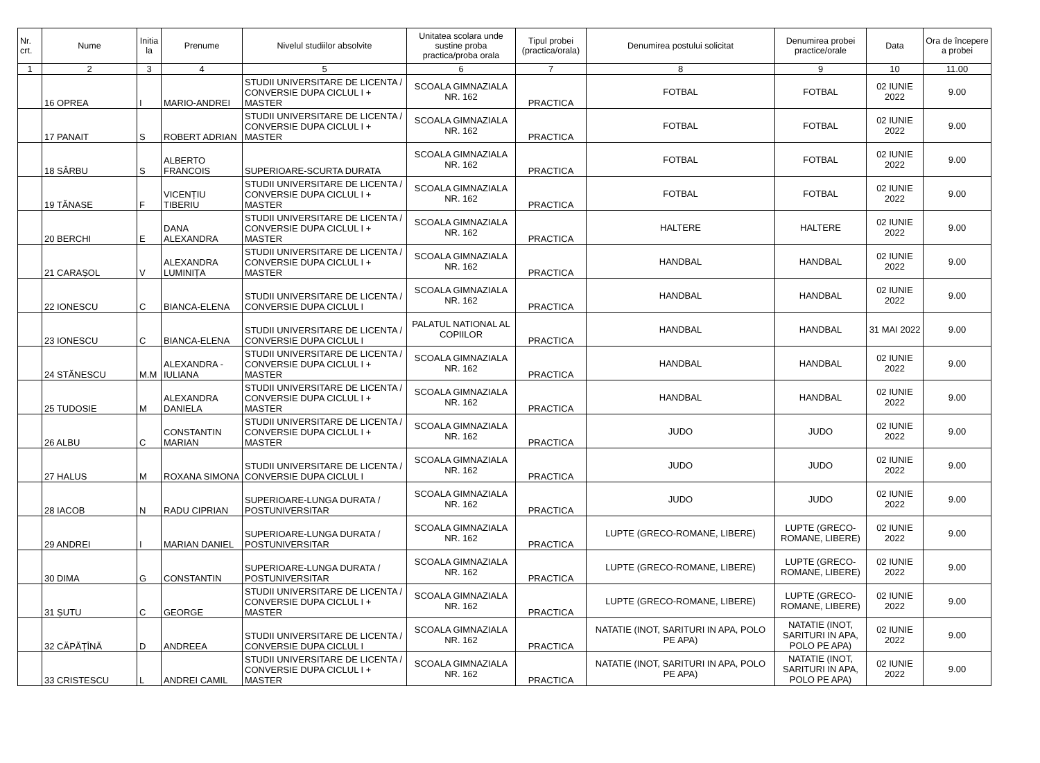| Nr. crt. | Nume | Initia la | Prenume | Nivelul studiilor absolvite | Unitatea scolara unde sustine proba practica/proba orala | Tipul probei (practica/orala) | Denumirea postului solicitat | Denumirea probei practice/orale | Data | Ora de începere a probei |
| --- | --- | --- | --- | --- | --- | --- | --- | --- | --- | --- |
| 1 | 2 | 3 | 4 | 5 | 6 | 7 | 8 | 9 | 10 | 11.00 |
| | 16 OPREA | I | MARIO-ANDREI | STUDII UNIVERSITARE DE LICENTA / CONVERSIE DUPA CICLUL I + MASTER | SCOALA GIMNAZIALA NR. 162 | PRACTICA | FOTBAL | FOTBAL | 02 IUNIE 2022 | 9.00 |
| | 17 PANAIT | S | ROBERT ADRIAN | STUDII UNIVERSITARE DE LICENTA / CONVERSIE DUPA CICLUL I + MASTER | SCOALA GIMNAZIALA NR. 162 | PRACTICA | FOTBAL | FOTBAL | 02 IUNIE 2022 | 9.00 |
| | 18 SÂRBU | S | ALBERTO FRANCOIS | SUPERIOARE-SCURTA DURATA | SCOALA GIMNAZIALA NR. 162 | PRACTICA | FOTBAL | FOTBAL | 02 IUNIE 2022 | 9.00 |
| | 19 TĂNASE | F | VICENȚIU TIBERIU | STUDII UNIVERSITARE DE LICENTA / CONVERSIE DUPA CICLUL I + MASTER | SCOALA GIMNAZIALA NR. 162 | PRACTICA | FOTBAL | FOTBAL | 02 IUNIE 2022 | 9.00 |
| | 20 BERCHI | E | DANA ALEXANDRA | STUDII UNIVERSITARE DE LICENTA / CONVERSIE DUPA CICLUL I + MASTER | SCOALA GIMNAZIALA NR. 162 | PRACTICA | HALTERE | HALTERE | 02 IUNIE 2022 | 9.00 |
| | 21 CARAȘOL | V | ALEXANDRA LUMINIȚA | STUDII UNIVERSITARE DE LICENTA / CONVERSIE DUPA CICLUL I + MASTER | SCOALA GIMNAZIALA NR. 162 | PRACTICA | HANDBAL | HANDBAL | 02 IUNIE 2022 | 9.00 |
| | 22 IONESCU | C | BIANCA-ELENA | STUDII UNIVERSITARE DE LICENTA / CONVERSIE DUPA CICLUL I | SCOALA GIMNAZIALA NR. 162 | PRACTICA | HANDBAL | HANDBAL | 02 IUNIE 2022 | 9.00 |
| | 23 IONESCU | C | BIANCA-ELENA | STUDII UNIVERSITARE DE LICENTA / CONVERSIE DUPA CICLUL I | PALATUL NATIONAL AL COPIILOR | PRACTICA | HANDBAL | HANDBAL | 31 MAI 2022 | 9.00 |
| | 24 STĂNESCU | M.M | ALEXANDRA - IULIANA | STUDII UNIVERSITARE DE LICENTA / CONVERSIE DUPA CICLUL I + MASTER | SCOALA GIMNAZIALA NR. 162 | PRACTICA | HANDBAL | HANDBAL | 02 IUNIE 2022 | 9.00 |
| | 25 TUDOSIE | M | ALEXANDRA DANIELA | STUDII UNIVERSITARE DE LICENTA / CONVERSIE DUPA CICLUL I + MASTER | SCOALA GIMNAZIALA NR. 162 | PRACTICA | HANDBAL | HANDBAL | 02 IUNIE 2022 | 9.00 |
| | 26 ALBU | C | CONSTANTIN MARIAN | STUDII UNIVERSITARE DE LICENTA / CONVERSIE DUPA CICLUL I + MASTER | SCOALA GIMNAZIALA NR. 162 | PRACTICA | JUDO | JUDO | 02 IUNIE 2022 | 9.00 |
| | 27 HALUS | M | ROXANA SIMONA | STUDII UNIVERSITARE DE LICENTA / CONVERSIE DUPA CICLUL I | SCOALA GIMNAZIALA NR. 162 | PRACTICA | JUDO | JUDO | 02 IUNIE 2022 | 9.00 |
| | 28 IACOB | N | RADU CIPRIAN | SUPERIOARE-LUNGA DURATA / POSTUNIVERSITAR | SCOALA GIMNAZIALA NR. 162 | PRACTICA | JUDO | JUDO | 02 IUNIE 2022 | 9.00 |
| | 29 ANDREI | I | MARIAN DANIEL | SUPERIOARE-LUNGA DURATA / POSTUNIVERSITAR | SCOALA GIMNAZIALA NR. 162 | PRACTICA | LUPTE (GRECO-ROMANE, LIBERE) | LUPTE (GRECO-ROMANE, LIBERE) | 02 IUNIE 2022 | 9.00 |
| | 30 DIMA | G | CONSTANTIN | SUPERIOARE-LUNGA DURATA / POSTUNIVERSITAR | SCOALA GIMNAZIALA NR. 162 | PRACTICA | LUPTE (GRECO-ROMANE, LIBERE) | LUPTE (GRECO-ROMANE, LIBERE) | 02 IUNIE 2022 | 9.00 |
| | 31 ȘUTU | C | GEORGE | STUDII UNIVERSITARE DE LICENTA / CONVERSIE DUPA CICLUL I + MASTER | SCOALA GIMNAZIALA NR. 162 | PRACTICA | LUPTE (GRECO-ROMANE, LIBERE) | LUPTE (GRECO-ROMANE, LIBERE) | 02 IUNIE 2022 | 9.00 |
| | 32 CĂPĂȚÎNĂ | D | ANDREEA | STUDII UNIVERSITARE DE LICENTA / CONVERSIE DUPA CICLUL I | SCOALA GIMNAZIALA NR. 162 | PRACTICA | NATATIE (INOT, SARITURI IN APA, POLO PE APA) | NATATIE (INOT, SARITURI IN APA, POLO PE APA) | 02 IUNIE 2022 | 9.00 |
| | 33 CRISTESCU | L | ANDREI CAMIL | STUDII UNIVERSITARE DE LICENTA / CONVERSIE DUPA CICLUL I + MASTER | SCOALA GIMNAZIALA NR. 162 | PRACTICA | NATATIE (INOT, SARITURI IN APA, POLO PE APA) | NATATIE (INOT, SARITURI IN APA, POLO PE APA) | 02 IUNIE 2022 | 9.00 |